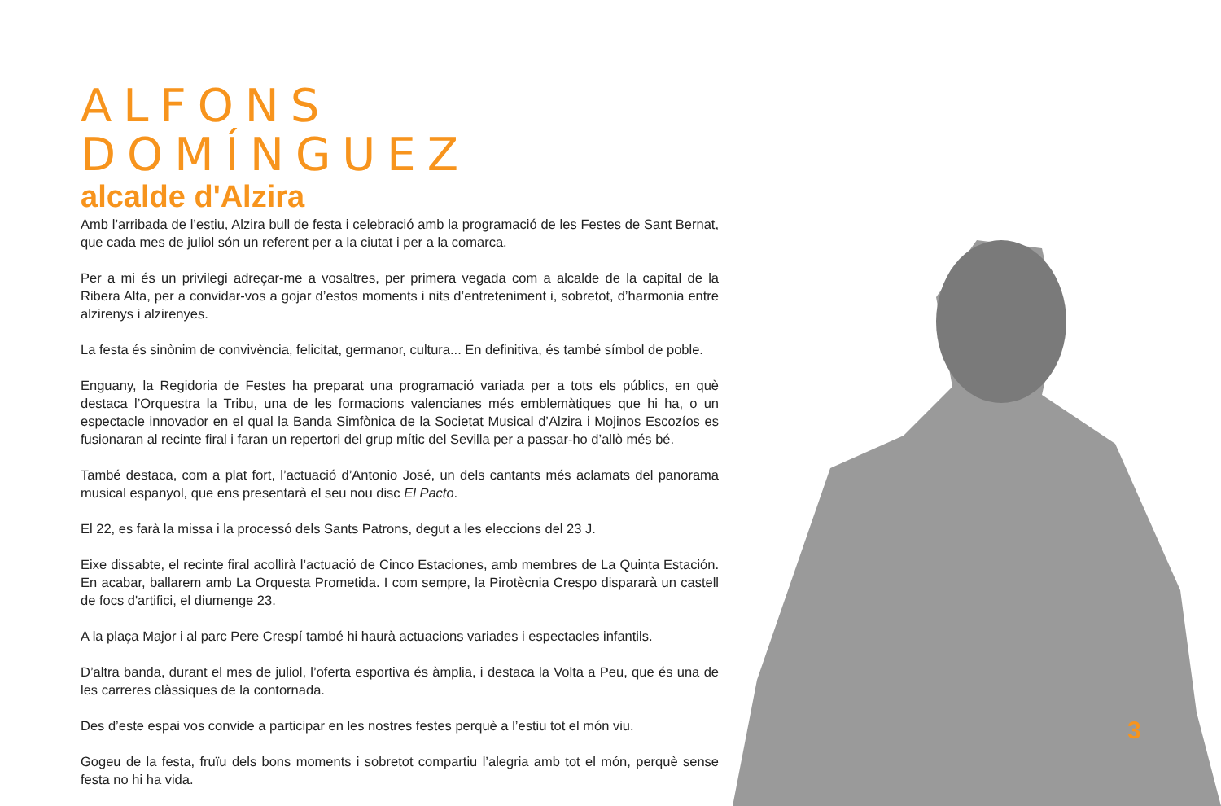ALFONS DOMÍNGUEZ
alcalde d'Alzira
Amb l’arribada de l’estiu, Alzira bull de festa i celebració amb la programació de les Festes de Sant Bernat, que cada mes de juliol són un referent per a la ciutat i per a la comarca.
Per a mi és un privilegi adreçar-me a vosaltres, per primera vegada com a alcalde de la capital de la Ribera Alta, per a convidar-vos a gojar d’estos moments i nits d’entreteniment i, sobretot, d’harmonia entre alzirenys i alzirenyes.
La festa és sinònim de convivència, felicitat, germanor, cultura... En definitiva, és també símbol de poble.
Enguany, la Regidoria de Festes ha preparat una programació variada per a tots els públics, en què destaca l’Orquestra la Tribu, una de les formacions valencianes més emblemàtiques que hi ha, o un espectacle innovador en el qual la Banda Simfònica de la Societat Musical d’Alzira i Mojinos Escozíos es fusionaran al recinte firal i faran un repertori del grup mític del Sevilla per a passar-ho d’allò més bé.
També destaca, com a plat fort, l’actuació d’Antonio José, un dels cantants més aclamats del panorama musical espanyol, que ens presentarà el seu nou disc El Pacto.
El 22, es farà la missa i la processó dels Sants Patrons, degut a les eleccions del 23 J.
Eixe dissabte, el recinte firal acollirà l’actuació de Cinco Estaciones, amb membres de La Quinta Estación. En acabar, ballarem amb La Orquesta Prometida. I com sempre, la Pirotècnia Crespo dispararà un castell de focs d'artifici, el diumenge 23.
A la plaça Major i al parc Pere Crespí també hi haurà actuacions variades i espectacles infantils.
D’altra banda, durant el mes de juliol, l’oferta esportiva és àmplia, i destaca la Volta a Peu, que és una de les carreres clàssiques de la contornada.
Des d’este espai vos convide a participar en les nostres festes perquè a l’estiu tot el món viu.
Gogeu de la festa, fruïu dels bons moments i sobretot compartiu l’alegria amb tot el món, perquè sense festa no hi ha vida.
3